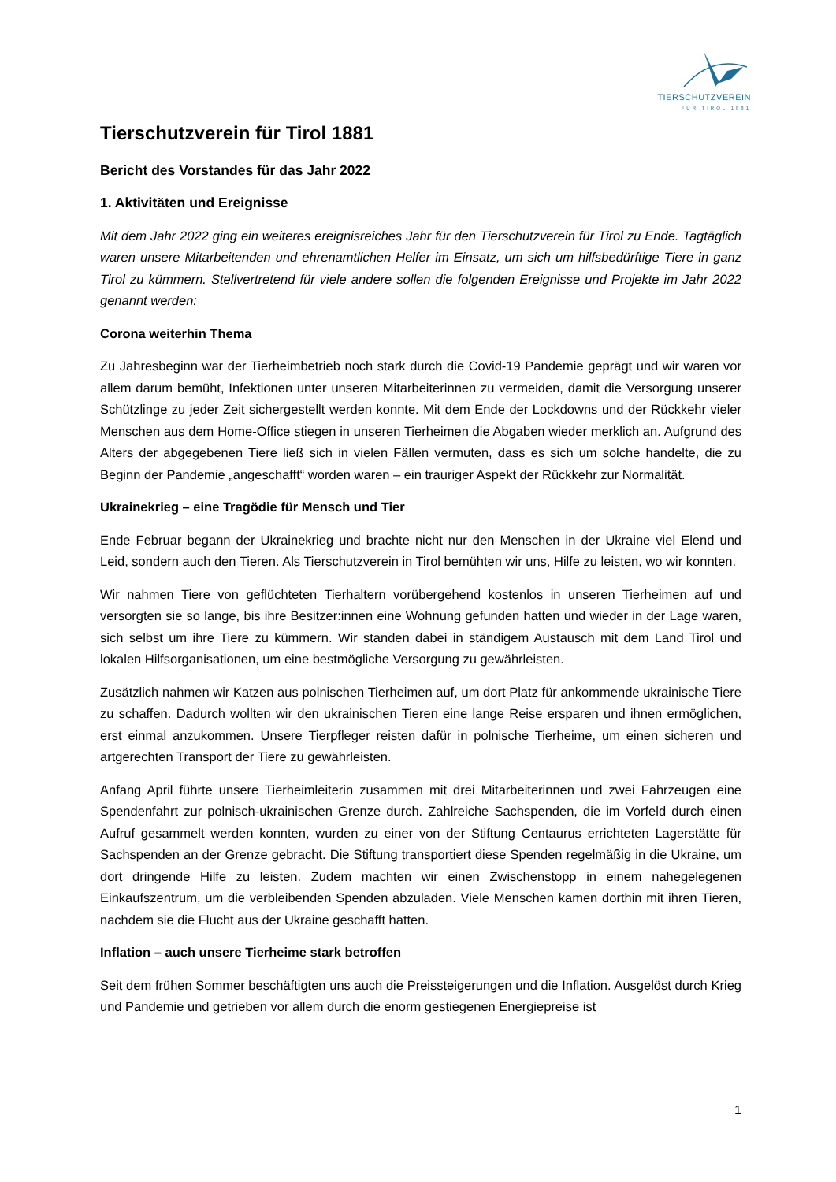TIERSCHUTZVEREIN
FÜR TIROL 1881
Tierschutzverein für Tirol 1881
Bericht des Vorstandes für das Jahr 2022
1. Aktivitäten und Ereignisse
Mit dem Jahr 2022 ging ein weiteres ereignisreiches Jahr für den Tierschutzverein für Tirol zu Ende. Tagtäglich waren unsere Mitarbeitenden und ehrenamtlichen Helfer im Einsatz, um sich um hilfsbedürftige Tiere in ganz Tirol zu kümmern. Stellvertretend für viele andere sollen die folgenden Ereignisse und Projekte im Jahr 2022 genannt werden:
Corona weiterhin Thema
Zu Jahresbeginn war der Tierheimbetrieb noch stark durch die Covid-19 Pandemie geprägt und wir waren vor allem darum bemüht, Infektionen unter unseren Mitarbeiterinnen zu vermeiden, damit die Versorgung unserer Schützlinge zu jeder Zeit sichergestellt werden konnte. Mit dem Ende der Lockdowns und der Rückkehr vieler Menschen aus dem Home-Office stiegen in unseren Tierheimen die Abgaben wieder merklich an. Aufgrund des Alters der abgegebenen Tiere ließ sich in vielen Fällen vermuten, dass es sich um solche handelte, die zu Beginn der Pandemie „angeschafft“ worden waren – ein trauriger Aspekt der Rückkehr zur Normalität.
Ukrainekrieg – eine Tragödie für Mensch und Tier
Ende Februar begann der Ukrainekrieg und brachte nicht nur den Menschen in der Ukraine viel Elend und Leid, sondern auch den Tieren. Als Tierschutzverein in Tirol bemühten wir uns, Hilfe zu leisten, wo wir konnten.
Wir nahmen Tiere von geflüchteten Tierhaltern vorübergehend kostenlos in unseren Tierheimen auf und versorgten sie so lange, bis ihre Besitzer:innen eine Wohnung gefunden hatten und wieder in der Lage waren, sich selbst um ihre Tiere zu kümmern. Wir standen dabei in ständigem Austausch mit dem Land Tirol und lokalen Hilfsorganisationen, um eine bestmögliche Versorgung zu gewährleisten.
Zusätzlich nahmen wir Katzen aus polnischen Tierheimen auf, um dort Platz für ankommende ukrainische Tiere zu schaffen. Dadurch wollten wir den ukrainischen Tieren eine lange Reise ersparen und ihnen ermöglichen, erst einmal anzukommen. Unsere Tierpfleger reisten dafür in polnische Tierheime, um einen sicheren und artgerechten Transport der Tiere zu gewährleisten.
Anfang April führte unsere Tierheimleiterin zusammen mit drei Mitarbeiterinnen und zwei Fahrzeugen eine Spendenfahrt zur polnisch-ukrainischen Grenze durch. Zahlreiche Sachspenden, die im Vorfeld durch einen Aufruf gesammelt werden konnten, wurden zu einer von der Stiftung Centaurus errichteten Lagerstätte für Sachspenden an der Grenze gebracht. Die Stiftung transportiert diese Spenden regelmäßig in die Ukraine, um dort dringende Hilfe zu leisten. Zudem machten wir einen Zwischenstopp in einem nahegelegenen Einkaufszentrum, um die verbleibenden Spenden abzuladen. Viele Menschen kamen dorthin mit ihren Tieren, nachdem sie die Flucht aus der Ukraine geschafft hatten.
Inflation – auch unsere Tierheime stark betroffen
Seit dem frühen Sommer beschäftigten uns auch die Preissteigerungen und die Inflation. Ausgelöst durch Krieg und Pandemie und getrieben vor allem durch die enorm gestiegenen Energiepreise ist
1